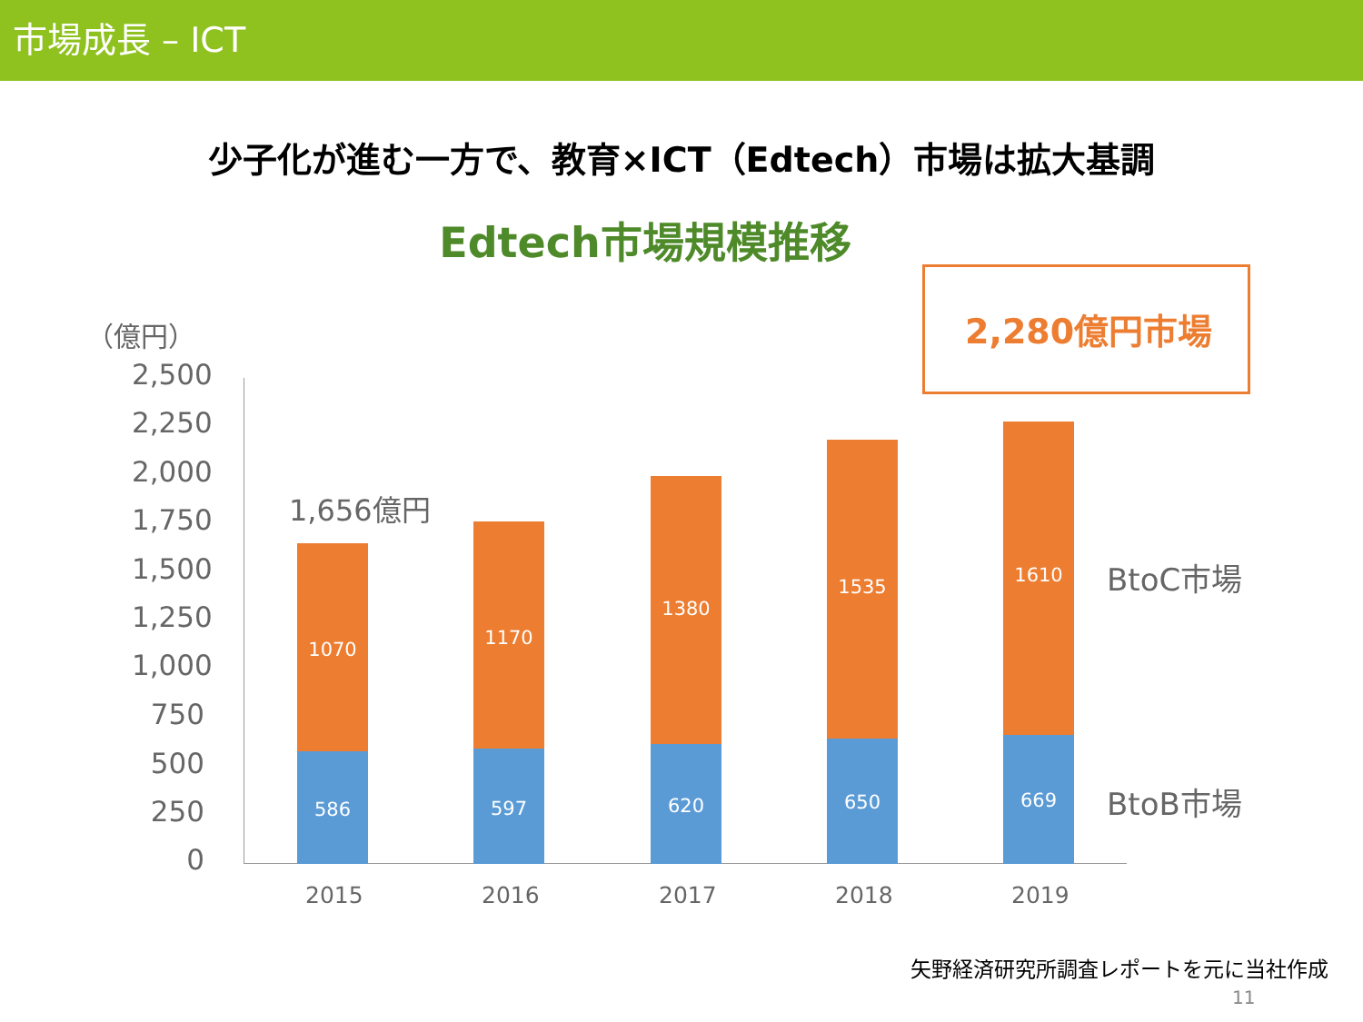市場成長 – ICT
少子化が進む一方で、教育×ICT（Edtech）市場は拡大基調
Edtech市場規模推移
（億円） 2,280億円市場
2,500
2,250
2,000
1,750
1,500
1,250
1,000
750
500
250
0
1,656億円
1070
586
1170
597
1380
620
1535
650
1610
669
BtoC市場
BtoB市場
2015 2016 2017 2018 2019
矢野経済研究所調査レポートを元に当社作成
11